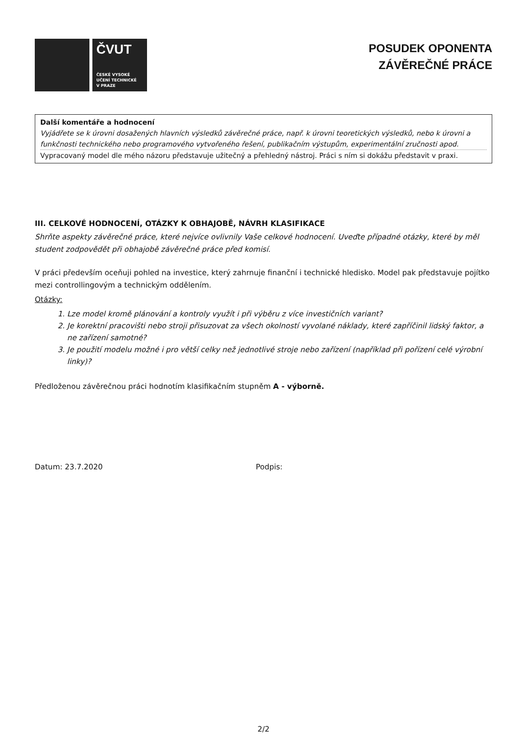ČVUT
ČESKÉ VYSOKÉ
UČENÍ TECHNICKÉ
V PRAZE
POSUDEK OPONENTA
ZÁVĚREČNÉ PRÁCE
Další komentáře a hodnocení
Vyjádřete se k úrovni dosažených hlavních výsledků závěrečné práce, např. k úrovni teoretických výsledků, nebo k úrovni a funkčnosti technického nebo programového vytvořeného řešení, publikačním výstupům, experimentální zručnosti apod.
Vypracovaný model dle mého názoru představuje užitečný a přehledný nástroj. Práci s ním si dokážu představit v praxi.
III. CELKOVÉ HODNOCENÍ, OTÁZKY K OBHAJOBĚ, NÁVRH KLASIFIKACE
Shrňte aspekty závěrečné práce, které nejvíce ovlivnily Vaše celkové hodnocení. Uveďte případné otázky, které by měl student zodpovědět při obhajobě závěrečné práce před komisí.
V práci především oceňuji pohled na investice, který zahrnuje finanční i technické hledisko. Model pak představuje pojítko mezi controllingovým a technickým oddělením.
Otázky:
1. Lze model kromě plánování a kontroly využít i při výběru z více investičních variant?
2. Je korektní pracovišti nebo stroji přisuzovat za všech okolností vyvolané náklady, které zapříčinil lidský faktor, a ne zařízení samotné?
3. Je použití modelu možné i pro větší celky než jednotlivé stroje nebo zařízení (například při pořízení celé výrobní linky)?
Předloženou závěrečnou práci hodnotím klasifikačním stupněm A - výborně.
Datum: 23.7.2020 Podpis:
2/2